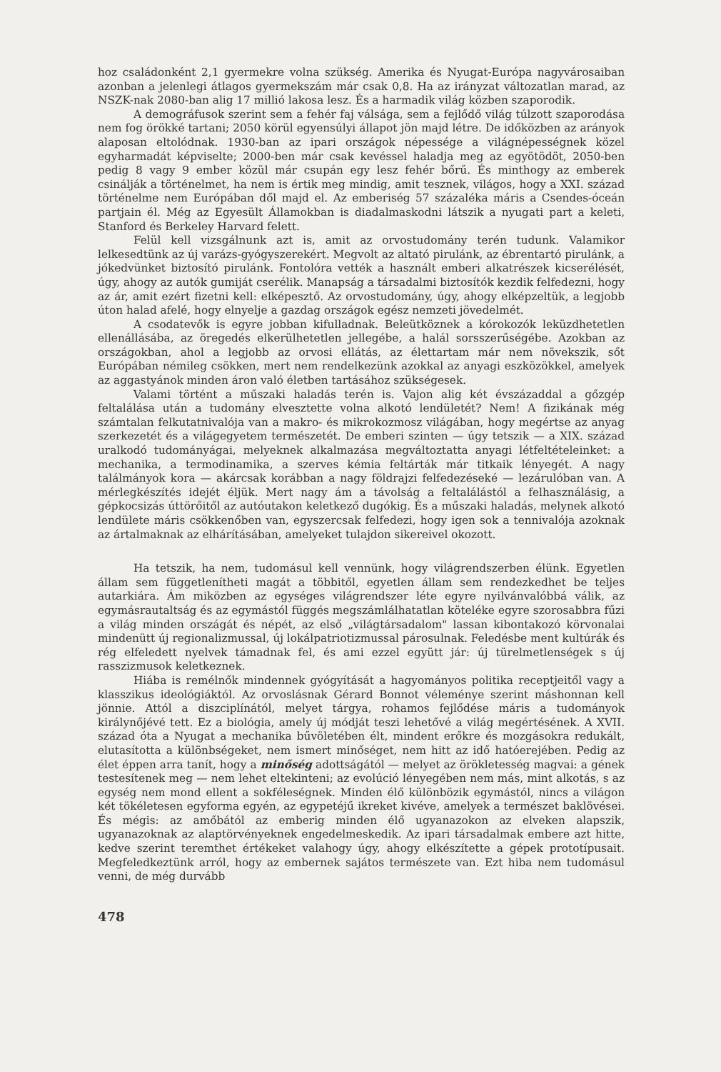hoz családonként 2,1 gyermekre volna szükség. Amerika és Nyugat-Európa nagyvárosaiban azonban a jelenlegi átlagos gyermekszám már csak 0,8. Ha az irányzat változatlan marad, az NSZK-nak 2080-ban alig 17 millió lakosa lesz. És a harmadik világ közben szaporodik.
A demográfusok szerint sem a fehér faj válsága, sem a fejlődő világ túlzott szaporodása nem fog örökké tartani; 2050 körül egyensúlyi állapot jön majd létre. De időközben az arányok alaposan eltolódnak. 1930-ban az ipari országok népessége a világnépességnek közel egyharmadát képviselte; 2000-ben már csak kevéssel haladja meg az egyötödöt, 2050-ben pedig 8 vagy 9 ember közül már csupán egy lesz fehér bőrű. És minthogy az emberek csinálják a történelmet, ha nem is értik meg mindig, amit tesznek, világos, hogy a XXI. század történelme nem Európában dől majd el. Az emberiség 57 százaléka máris a Csendes-óceán partjain él. Még az Egyesült Államokban is diadalmaskodni látszik a nyugati part a keleti, Stanford és Berkeley Harvard felett.
Felül kell vizsgálnunk azt is, amit az orvostudomány terén tudunk. Valamikor lelkesedtünk az új varázs-gyógyszerekért. Megvolt az altató pirulánk, az ébrentartó pirulánk, a jókedvünket biztosító pirulánk. Fontolóra vették a használt emberi alkatrészek kicserélését, úgy, ahogy az autók gumiját cserélik. Manapság a társadalmi biztosítók kezdik felfedezni, hogy az ár, amit ezért fizetni kell: elképesztő. Az orvostudomány, úgy, ahogy elképzeltük, a legjobb úton halad afelé, hogy elnyelje a gazdag országok egész nemzeti jövedelmét.
A csodatevők is egyre jobban kifulladnak. Beleütköznek a kórokozók leküzdhetetlen ellenállásába, az öregedés elkerülhetetlen jellegébe, a halál sorsszerűségébe. Azokban az országokban, ahol a legjobb az orvosi ellátás, az élettartam már nem növekszik, sőt Európában némileg csökken, mert nem rendelkezünk azokkal az anyagi eszközökkel, amelyek az aggastyánok minden áron való életben tartásához szükségesek.
Valami történt a műszaki haladás terén is. Vajon alig két évszázaddal a gőzgép feltalálása után a tudomány elvesztette volna alkotó lendületét? Nem! A fizikának még számtalan felkutatnivalója van a makro- és mikrokozmosz világában, hogy megértse az anyag szerkezetét és a világegyetem természetét. De emberi szinten — úgy tetszik — a XIX. század uralkodó tudományágai, melyeknek alkalmazása megváltoztatta anyagi létfeltételeinket: a mechanika, a termodinamika, a szerves kémia feltárták már titkaik lényegét. A nagy találmányok kora — akárcsak korábban a nagy földrajzi felfedezéseké — lezárulóban van. A mérlegkészítés idejét éljük. Mert nagy ám a távolság a feltalálástól a felhasználásig, a gépkocsizás úttörőitől az autóutakon keletkező dugókig. És a műszaki haladás, melynek alkotó lendülete máris csökkenőben van, egyszercsak felfedezi, hogy igen sok a tennivalója azoknak az ártalmaknak az elhárításában, amelyeket tulajdon sikereivel okozott.
Ha tetszik, ha nem, tudomásul kell vennünk, hogy világrendszerben élünk. Egyetlen állam sem függetlenítheti magát a többitől, egyetlen állam sem rendezkedhet be teljes autarkiára. Ám miközben az egységes világrendszer léte egyre nyilvánvalóbbá válik, az egymásrautaltság és az egymástól függés megszámlálhatatlan köteléke egyre szorosabbra fűzi a világ minden országát és népét, az első „világtársadalom" lassan kibontakozó körvonalai mindenütt új regionalizmussal, új lokálpatriotizmussal párosulnak. Feledésbe ment kultúrák és rég elfeledett nyelvek támadnak fel, és ami ezzel együtt jár: új türelmetlenségek s új rasszizmusok keletkeznek.
Hiába is remélnők mindennek gyógyítását a hagyományos politika receptjeitől vagy a klasszikus ideológiáktól. Az orvoslásnak Gérard Bonnot véleménye szerint máshonnan kell jönnie. Attól a diszciplínától, melyet tárgya, rohamos fejlődése máris a tudományok királynőjévé tett. Ez a biológia, amely új módját teszi lehetővé a világ megértésének. A XVII. század óta a Nyugat a mechanika bűvöletében élt, mindent erőkre és mozgásokra redukált, elutasította a különbségeket, nem ismert minőséget, nem hitt az idő hatóerejében. Pedig az élet éppen arra tanít, hogy a minőség adottságától — melyet az örökletesség magvai: a gének testesítenek meg — nem lehet eltekinteni; az evolúció lényegében nem más, mint alkotás, s az egység nem mond ellent a sokféleségnek. Minden élő különbözik egymástól, nincs a világon két tökéletesen egyforma egyén, az egypetéjű ikreket kivéve, amelyek a természet baklövései. És mégis: az amőbától az emberig minden élő ugyanazokon az elveken alapszik, ugyanazoknak az alaptörvényeknek engedelmeskedik. Az ipari társadalmak embere azt hitte, kedve szerint teremthet értékeket valahogy úgy, ahogy elkészítette a gépek prototípusait. Megfeledkeztünk arról, hogy az embernek sajátos természete van. Ezt hiba nem tudomásul venni, de még durvább
478